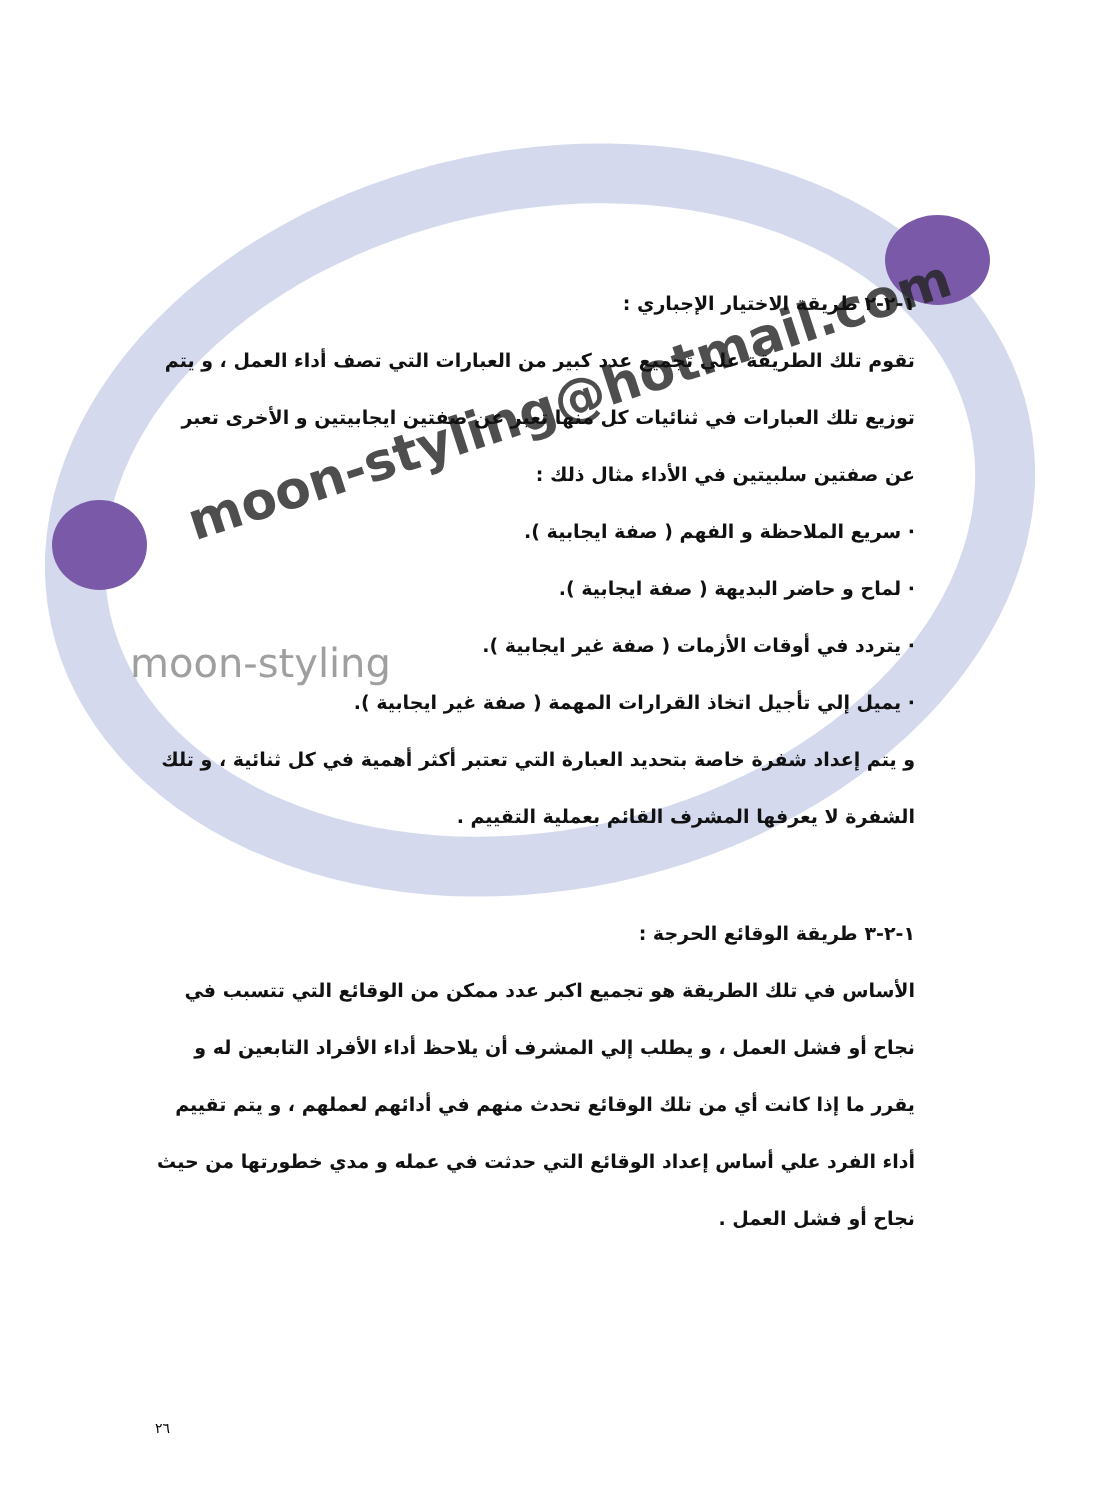moon-styling@hotmail.com
moon-styling
١-٢-٢ طريقة الاختيار الإجباري :
تقوم تلك الطريقة علي تجميع عدد كبير من العبارات التي تصف أداء العمل ، و يتم توزيع تلك العبارات في ثنائيات كل منها تعبر عن صفتين ايجابيتين و الأخرى تعبر عن صفتين سلبيتين في الأداء مثال ذلك :
· سريع الملاحظة و الفهم ( صفة ايجابية ).
· لماح و حاضر البديهة ( صفة ايجابية ).
· يتردد في أوقات الأزمات ( صفة غير ايجابية ).
· يميل إلي تأجيل اتخاذ القرارات المهمة ( صفة غير ايجابية ).
و يتم إعداد شفرة خاصة بتحديد العبارة التي تعتبر أكثر أهمية في كل ثنائية ، و تلك الشفرة لا يعرفها المشرف القائم بعملية التقييم .
١-٢-٣ طريقة الوقائع الحرجة :
الأساس في تلك الطريقة هو تجميع اكبر عدد ممكن من الوقائع التي تتسبب في نجاح أو فشل العمل ، و يطلب إلي المشرف أن يلاحظ أداء الأفراد التابعين له و يقرر ما إذا كانت أي من تلك الوقائع تحدث منهم في أدائهم لعملهم ، و يتم تقييم أداء الفرد علي أساس إعداد الوقائع التي حدثت في عمله و مدي خطورتها من حيث نجاح أو فشل العمل .
٢٦